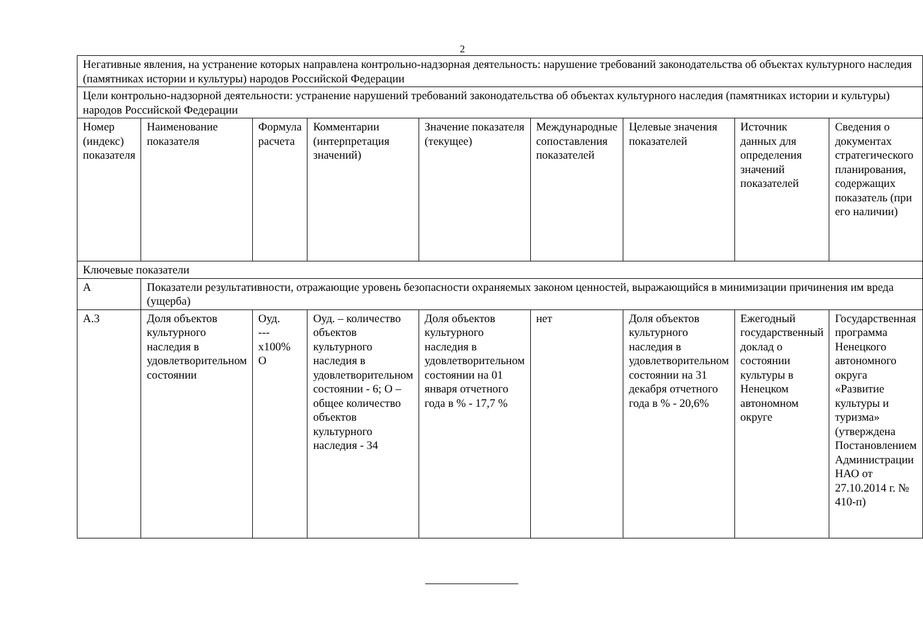2
| Негативные явления, на устранение которых направлена контрольно-надзорная деятельность: нарушение требований законодательства об объектах культурного наследия (памятниках истории и культуры) народов Российской Федерации | | | | | | | | |
| Цели контрольно-надзорной деятельности: устранение нарушений требований законодательства об объектах культурного наследия (памятниках истории и культуры) народов Российской Федерации | | | | | | | | |
| Номер (индекс) показателя | Наименование показателя | Формула расчета | Комментарии (интерпретация значений) | Значение показателя (текущее) | Международные сопоставления показателей | Целевые значения показателей | Источник данных для определения значений показателей | Сведения о документах стратегического планирования, содержащих показатель (при его наличии) |
| Ключевые показатели | | | | | | | | |
| А | Показатели результативности, отражающие уровень безопасности охраняемых законом ценностей, выражающийся в минимизации причинения им вреда (ущерба) | | | | | | | |
| А.3 | Доля объектов культурного наследия в удовлетворительном состоянии | Оуд. ---х100% О | Оуд. – количество объектов культурного наследия в удовлетворительном состоянии - 6; О – общее количество объектов культурного наследия - 34 | Доля объектов культурного наследия в удовлетворительном состоянии на 01 января отчетного года в % - 17,7 % | нет | Доля объектов культурного наследия в удовлетворительном состоянии на 31 декабря отчетного года в % - 20,6% | Ежегодный государственный доклад о состоянии культуры в Ненецком автономном округе | Государственная программа Ненецкого автономного округа «Развитие культуры и туризма» (утверждена Постановлением Администрации НАО от 27.10.2014 г. № 410-п) |